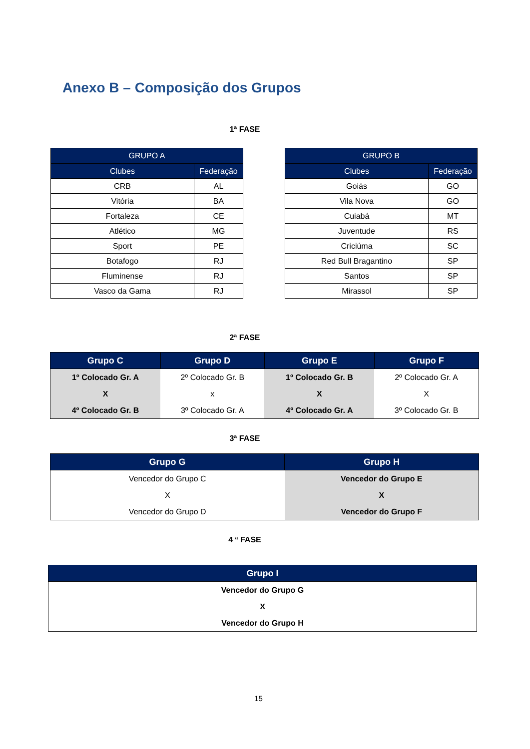Anexo B – Composição dos Grupos
1ª FASE
| GRUPO A | |
| --- | --- |
| Clubes | Federação |
| CRB | AL |
| Vitória | BA |
| Fortaleza | CE |
| Atlético | MG |
| Sport | PE |
| Botafogo | RJ |
| Fluminense | RJ |
| Vasco da Gama | RJ |
| GRUPO B | |
| --- | --- |
| Clubes | Federação |
| Goiás | GO |
| Vila Nova | GO |
| Cuiabá | MT |
| Juventude | RS |
| Criciúma | SC |
| Red Bull Bragantino | SP |
| Santos | SP |
| Mirassol | SP |
2ª FASE
| Grupo C | Grupo D | Grupo E | Grupo F |
| --- | --- | --- | --- |
| 1º Colocado Gr. A | 2º Colocado Gr. B | 1º Colocado Gr. B | 2º Colocado Gr. A |
| X | x | X | X |
| 4º Colocado Gr. B | 3º Colocado Gr. A | 4º Colocado Gr. A | 3º Colocado Gr. B |
3ª FASE
| Grupo G | Grupo H |
| --- | --- |
| Vencedor do Grupo C | Vencedor do Grupo E |
| X | X |
| Vencedor do Grupo D | Vencedor do Grupo F |
4 ª FASE
| Grupo I |
| --- |
| Vencedor do Grupo G |
| X |
| Vencedor do Grupo H |
15